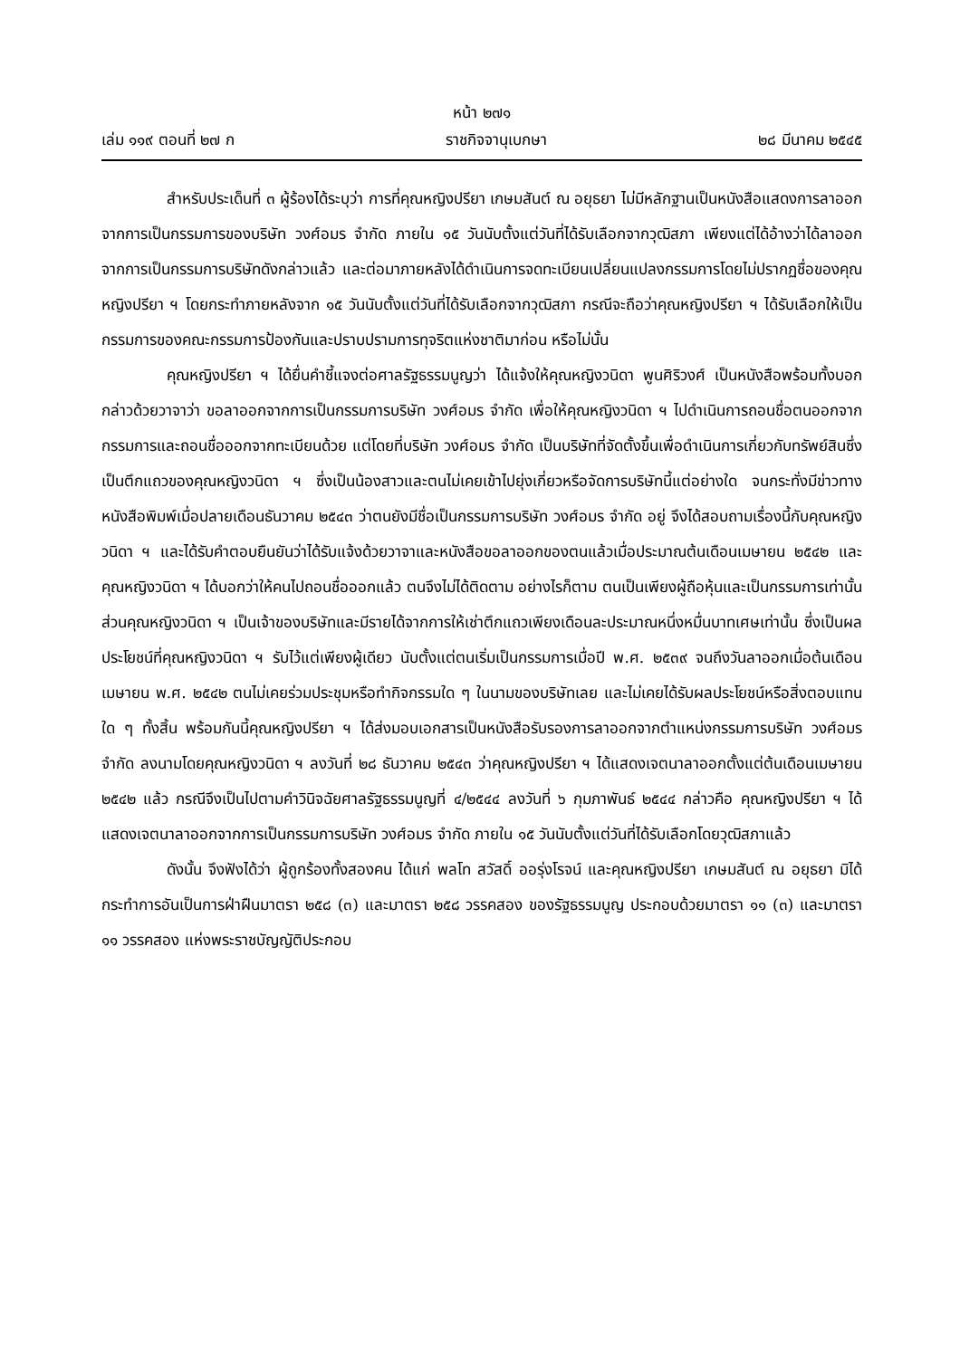หน้า ๒๗๑
เล่ม ๑๑๙ ตอนที่ ๒๗ ก ราชกิจจานุเบกษา ๒๘ มีนาคม ๒๕๔๕
สำหรับประเด็นที่ ๓ ผู้ร้องได้ระบุว่า การที่คุณหญิงปรียา เกษมสันต์ ณ อยุธยา ไม่มีหลักฐานเป็นหนังสือแสดงการลาออกจากการเป็นกรรมการของบริษัท วงศ์อมร จำกัด ภายใน ๑๕ วันนับตั้งแต่วันที่ได้รับเลือกจากวุฒิสภา เพียงแต่ได้อ้างว่าได้ลาออกจากการเป็นกรรมการบริษัทดังกล่าวแล้ว และต่อมาภายหลังได้ดำเนินการจดทะเบียนเปลี่ยนแปลงกรรมการโดยไม่ปรากฏชื่อของคุณหญิงปรียา ฯ โดยกระทำภายหลังจาก ๑๕ วันนับตั้งแต่วันที่ได้รับเลือกจากวุฒิสภา กรณีจะถือว่าคุณหญิงปรียา ฯ ได้รับเลือกให้เป็นกรรมการของคณะกรรมการป้องกันและปราบปรามการทุจริตแห่งชาติมาก่อน หรือไม่นั้น
คุณหญิงปรียา ฯ ได้ยื่นคำชี้แจงต่อศาลรัฐธรรมนูญว่า ได้แจ้งให้คุณหญิงวนิดา พูนศิริวงศ์ เป็นหนังสือพร้อมทั้งบอกกล่าวด้วยวาจาว่า ขอลาออกจากการเป็นกรรมการบริษัท วงศ์อมร จำกัด เพื่อให้คุณหญิงวนิดา ฯ ไปดำเนินการถอนชื่อตนออกจากกรรมการและถอนชื่อออกจากทะเบียนด้วย แต่โดยที่บริษัท วงศ์อมร จำกัด เป็นบริษัทที่จัดตั้งขึ้นเพื่อดำเนินการเกี่ยวกับทรัพย์สินซึ่งเป็นตึกแถวของคุณหญิงวนิดา ฯ ซึ่งเป็นน้องสาวและตนไม่เคยเข้าไปยุ่งเกี่ยวหรือจัดการบริษัทนี้แต่อย่างใด จนกระทั่งมีข่าวทางหนังสือพิมพ์เมื่อปลายเดือนธันวาคม ๒๕๔๓ ว่าตนยังมีชื่อเป็นกรรมการบริษัท วงศ์อมร จำกัด อยู่ จึงได้สอบถามเรื่องนี้กับคุณหญิงวนิดา ฯ และได้รับคำตอบยืนยันว่าได้รับแจ้งด้วยวาจาและหนังสือขอลาออกของตนแล้วเมื่อประมาณต้นเดือนเมษายน ๒๕๔๒ และคุณหญิงวนิดา ฯ ได้บอกว่าให้คนไปถอนชื่อออกแล้ว ตนจึงไม่ได้ติดตาม อย่างไรก็ตาม ตนเป็นเพียงผู้ถือหุ้นและเป็นกรรมการเท่านั้น ส่วนคุณหญิงวนิดา ฯ เป็นเจ้าของบริษัทและมีรายได้จากการให้เช่าตึกแถวเพียงเดือนละประมาณหนึ่งหมื่นบาทเศษเท่านั้น ซึ่งเป็นผลประโยชน์ที่คุณหญิงวนิดา ฯ รับไว้แต่เพียงผู้เดียว นับตั้งแต่ตนเริ่มเป็นกรรมการเมื่อปี พ.ศ. ๒๕๓๙ จนถึงวันลาออกเมื่อต้นเดือนเมษายน พ.ศ. ๒๕๔๒ ตนไม่เคยร่วมประชุมหรือทำกิจกรรมใด ๆ ในนามของบริษัทเลย และไม่เคยได้รับผลประโยชน์หรือสิ่งตอบแทนใด ๆ ทั้งสิ้น พร้อมกันนี้คุณหญิงปรียา ฯ ได้ส่งมอบเอกสารเป็นหนังสือรับรองการลาออกจากตำแหน่งกรรมการบริษัท วงศ์อมร จำกัด ลงนามโดยคุณหญิงวนิดา ฯ ลงวันที่ ๒๘ ธันวาคม ๒๕๔๓ ว่าคุณหญิงปรียา ฯ ได้แสดงเจตนาลาออกตั้งแต่ต้นเดือนเมษายน ๒๕๔๒ แล้ว กรณีจึงเป็นไปตามคำวินิจฉัยศาลรัฐธรรมนูญที่ ๔/๒๕๔๔ ลงวันที่ ๖ กุมภาพันธ์ ๒๕๔๔ กล่าวคือ คุณหญิงปรียา ฯ ได้แสดงเจตนาลาออกจากการเป็นกรรมการบริษัท วงศ์อมร จำกัด ภายใน ๑๕ วันนับตั้งแต่วันที่ได้รับเลือกโดยวุฒิสภาแล้ว
ดังนั้น จึงฟังได้ว่า ผู้ถูกร้องทั้งสองคน ได้แก่ พลโท สวัสดิ์ ออรุ่งโรจน์ และคุณหญิงปรียา เกษมสันต์ ณ อยุธยา มิได้กระทำการอันเป็นการฝ่าฝืนมาตรา ๒๕๘ (๓) และมาตรา ๒๕๘ วรรคสอง ของรัฐธรรมนูญ ประกอบด้วยมาตรา ๑๑ (๓) และมาตรา ๑๑ วรรคสอง แห่งพระราชบัญญัติประกอบ